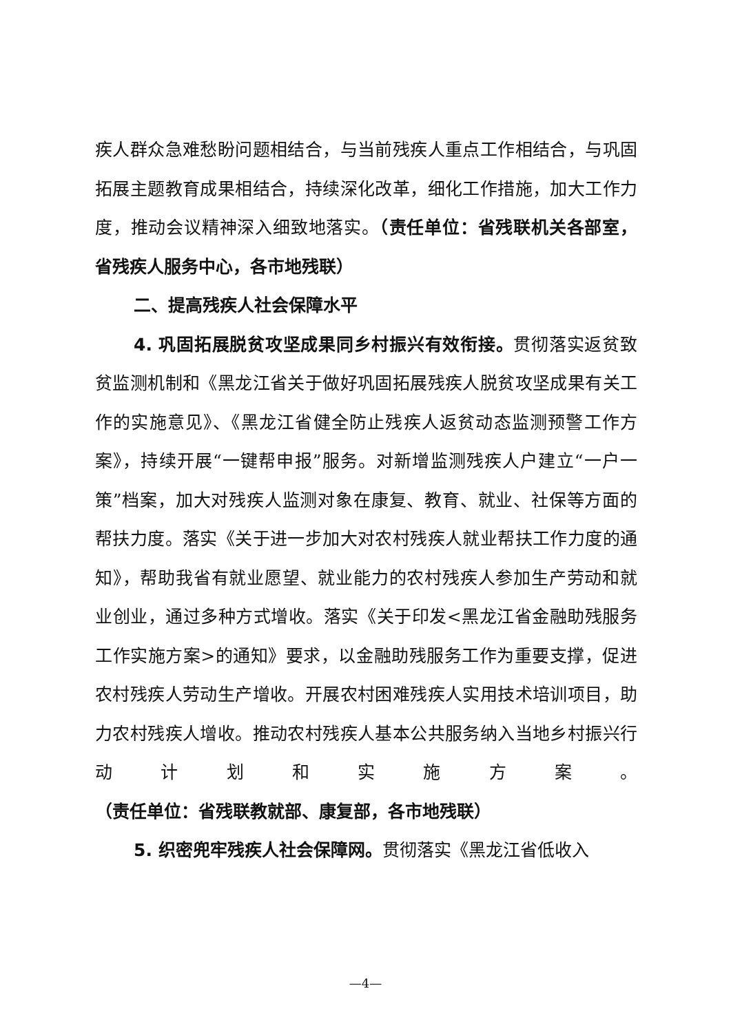疾人群众急难愁盼问题相结合，与当前残疾人重点工作相结合，与巩固拓展主题教育成果相结合，持续深化改革，细化工作措施，加大工作力度，推动会议精神深入细致地落实。（责任单位：省残联机关各部室，省残疾人服务中心，各市地残联）
二、提高残疾人社会保障水平
4. 巩固拓展脱贫攻坚成果同乡村振兴有效衔接。贯彻落实返贫致贫监测机制和《黑龙江省关于做好巩固拓展残疾人脱贫攻坚成果有关工作的实施意见》、《黑龙江省健全防止残疾人返贫动态监测预警工作方案》，持续开展“一键帮申报”服务。对新增监测残疾人户建立“一户一策”档案，加大对残疾人监测对象在康复、教育、就业、社保等方面的帮扶力度。落实《关于进一步加大对农村残疾人就业帮扶工作力度的通知》，帮助我省有就业愿望、就业能力的农村残疾人参加生产劳动和就业创业，通过多种方式增收。落实《关于印发<黑龙江省金融助残服务工作实施方案>的通知》要求，以金融助残服务工作为重要支撑，促进农村残疾人劳动生产增收。开展农村困难残疾人实用技术培训项目，助力农村残疾人增收。推动农村残疾人基本公共服务纳入当地乡村振兴行动计划和实施方案。（责任单位：省残联教就部、康复部，各市地残联）
5. 织密兜牢残疾人社会保障网。贯彻落实《黑龙江省低收入
—4—